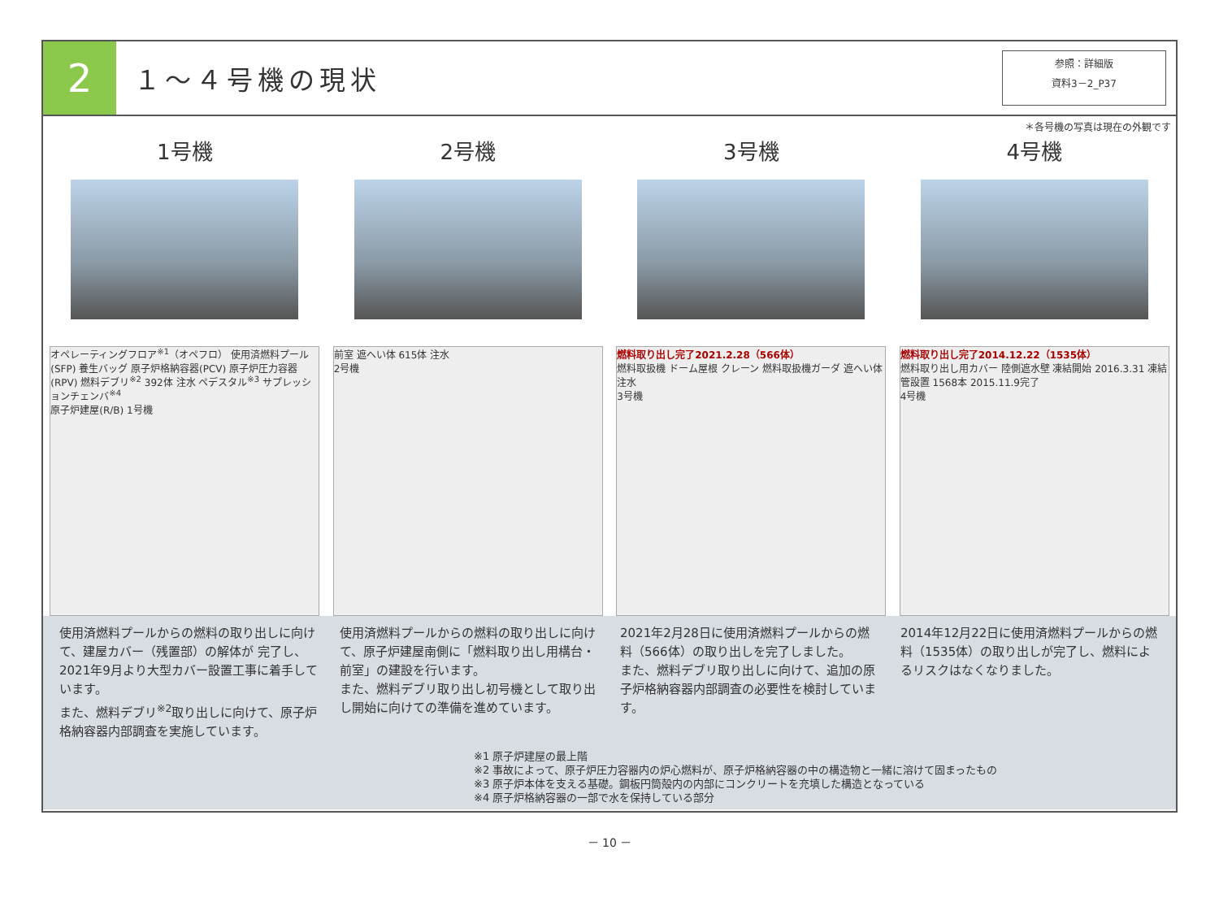2
１～４号機の現状
参照：詳細版
資料3－2_P37
＊各号機の写真は現在の外観です
1号機 2号機 3号機 4号機
オペレーティングフロア<sup>※1</sup>（オペフロ） 使用済燃料プール(SFP) 養生バッグ 原子炉格納容器(PCV) 原子炉圧力容器(RPV) 燃料デブリ<sup>※2</sup> 392体 注水 ペデスタル<sup>※3</sup> サプレッションチェンバ<sup>※4</sup>
原子炉建屋(R/B) 1号機
前室 遮へい体 615体 注水
2号機
燃料取り出し完了2021.2.28（566体）
燃料取扱機 ドーム屋根 クレーン 燃料取扱機ガーダ 遮へい体 注水
3号機
燃料取り出し完了2014.12.22（1535体）
燃料取り出し用カバー 陸側遮水壁 凍結開始 2016.3.31 凍結管設置 1568本 2015.11.9完了
4号機
使用済燃料プールからの燃料の取り出しに向けて、建屋カバー（残置部）の解体が 完了し、2021年9月より大型カバー設置工事に着手しています。
また、燃料デブリ<sup>※2</sup>取り出しに向けて、原子炉格納容器内部調査を実施しています。
使用済燃料プールからの燃料の取り出しに向けて、原子炉建屋南側に「燃料取り出し用構台・前室」の建設を行います。
また、燃料デブリ取り出し初号機として取り出し開始に向けての準備を進めています。
2021年2月28日に使用済燃料プールからの燃料（566体）の取り出しを完了しました。
また、燃料デブリ取り出しに向けて、追加の原子炉格納容器内部調査の必要性を検討しています。
2014年12月22日に使用済燃料プールからの燃料（1535体）の取り出しが完了し、燃料によるリスクはなくなりました。
※1 原子炉建屋の最上階
※2 事故によって、原子炉圧力容器内の炉心燃料が、原子炉格納容器の中の構造物と一緒に溶けて固まったもの
※3 原子炉本体を支える基礎。鋼板円筒殻内の内部にコンクリートを充填した構造となっている
※4 原子炉格納容器の一部で水を保持している部分
－ 10 －